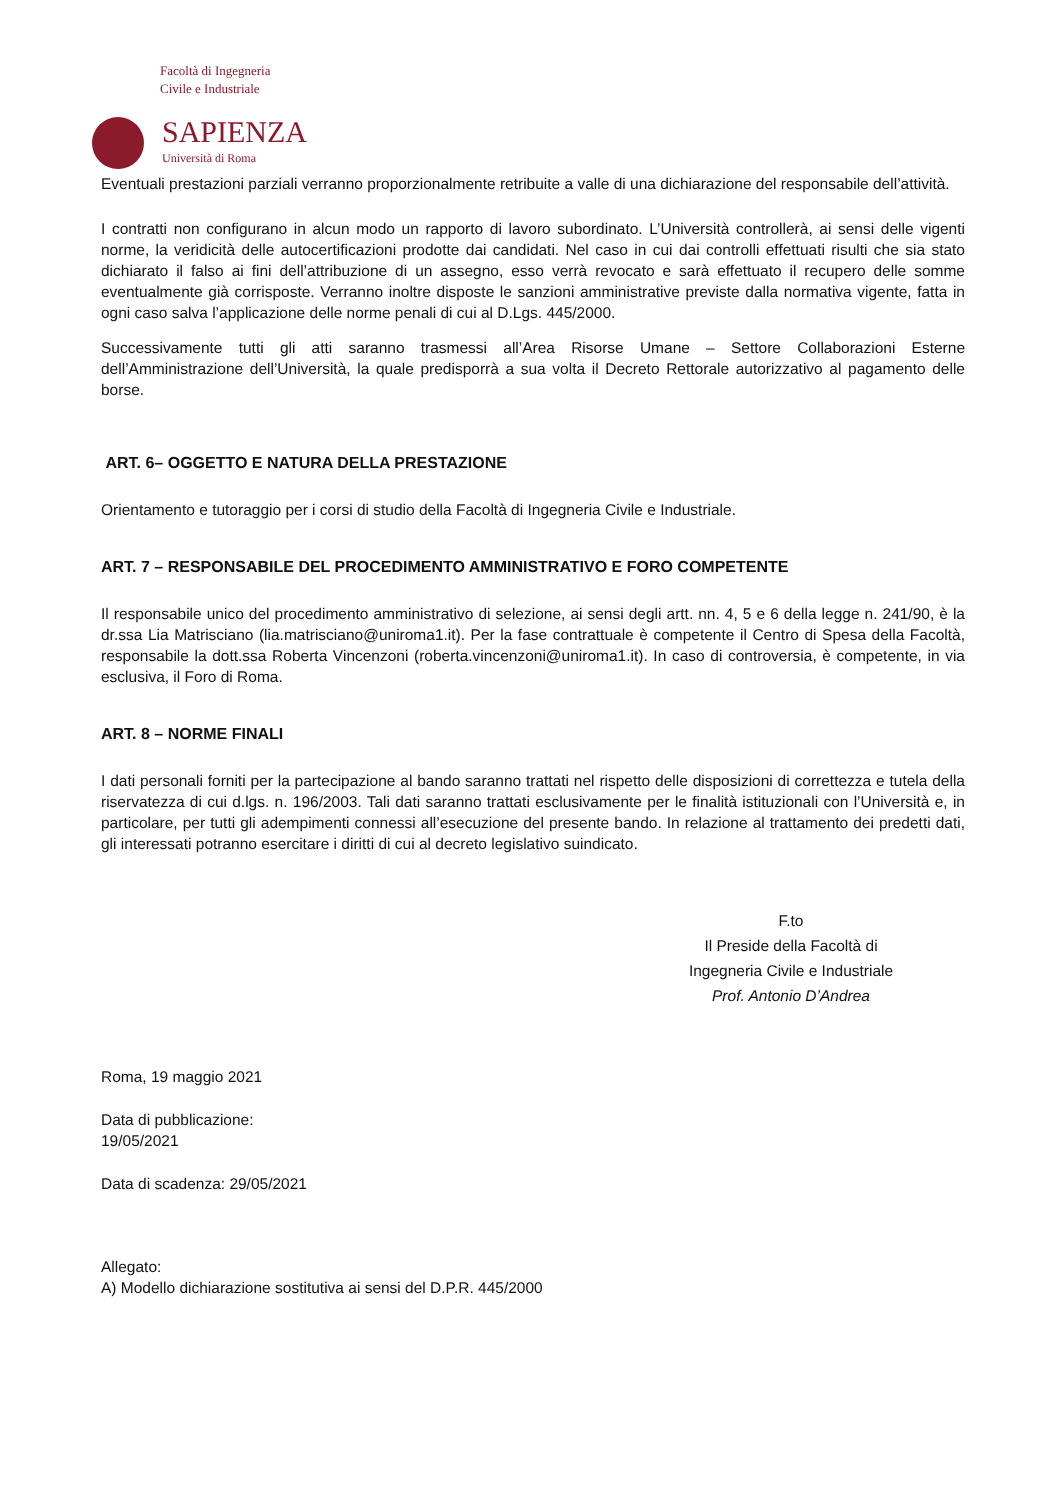Facoltà di Ingegneria
Civile e Industriale
SAPIENZA
Università di Roma
Eventuali prestazioni parziali verranno proporzionalmente retribuite a valle di una dichiarazione del responsabile dell’attività.
I contratti non configurano in alcun modo un rapporto di lavoro subordinato. L’Università controllerà, ai sensi delle vigenti norme, la veridicità delle autocertificazioni prodotte dai candidati. Nel caso in cui dai controlli effettuati risulti che sia stato dichiarato il falso ai fini dell’attribuzione di un assegno, esso verrà revocato e sarà effettuato il recupero delle somme eventualmente già corrisposte. Verranno inoltre disposte le sanzioni amministrative previste dalla normativa vigente, fatta in ogni caso salva l’applicazione delle norme penali di cui al D.Lgs. 445/2000.
Successivamente tutti gli atti saranno trasmessi all’Area Risorse Umane – Settore Collaborazioni Esterne dell’Amministrazione dell’Università, la quale predisporrà a sua volta il Decreto Rettorale autorizzativo al pagamento delle borse.
ART. 6– OGGETTO E NATURA DELLA PRESTAZIONE
Orientamento e tutoraggio per i corsi di studio della Facoltà di Ingegneria Civile e Industriale.
ART. 7 – RESPONSABILE DEL PROCEDIMENTO AMMINISTRATIVO E FORO COMPETENTE
Il responsabile unico del procedimento amministrativo di selezione, ai sensi degli artt. nn. 4, 5 e 6 della legge n. 241/90, è la dr.ssa Lia Matrisciano (lia.matrisciano@uniroma1.it). Per la fase contrattuale è competente il Centro di Spesa della Facoltà, responsabile la dott.ssa Roberta Vincenzoni (roberta.vincenzoni@uniroma1.it). In caso di controversia, è competente, in via esclusiva, il Foro di Roma.
ART. 8 – NORME FINALI
I dati personali forniti per la partecipazione al bando saranno trattati nel rispetto delle disposizioni di correttezza e tutela della riservatezza di cui d.lgs. n. 196/2003. Tali dati saranno trattati esclusivamente per le finalità istituzionali con l’Università e, in particolare, per tutti gli adempimenti connessi all’esecuzione del presente bando. In relazione al trattamento dei predetti dati, gli interessati potranno esercitare i diritti di cui al decreto legislativo suindicato.
F.to
Il Preside della Facoltà di
Ingegneria Civile e Industriale
Prof. Antonio D’Andrea
Roma, 19 maggio 2021
Data di pubblicazione:
19/05/2021
Data di scadenza: 29/05/2021
Allegato:
A) Modello dichiarazione sostitutiva ai sensi del D.P.R. 445/2000